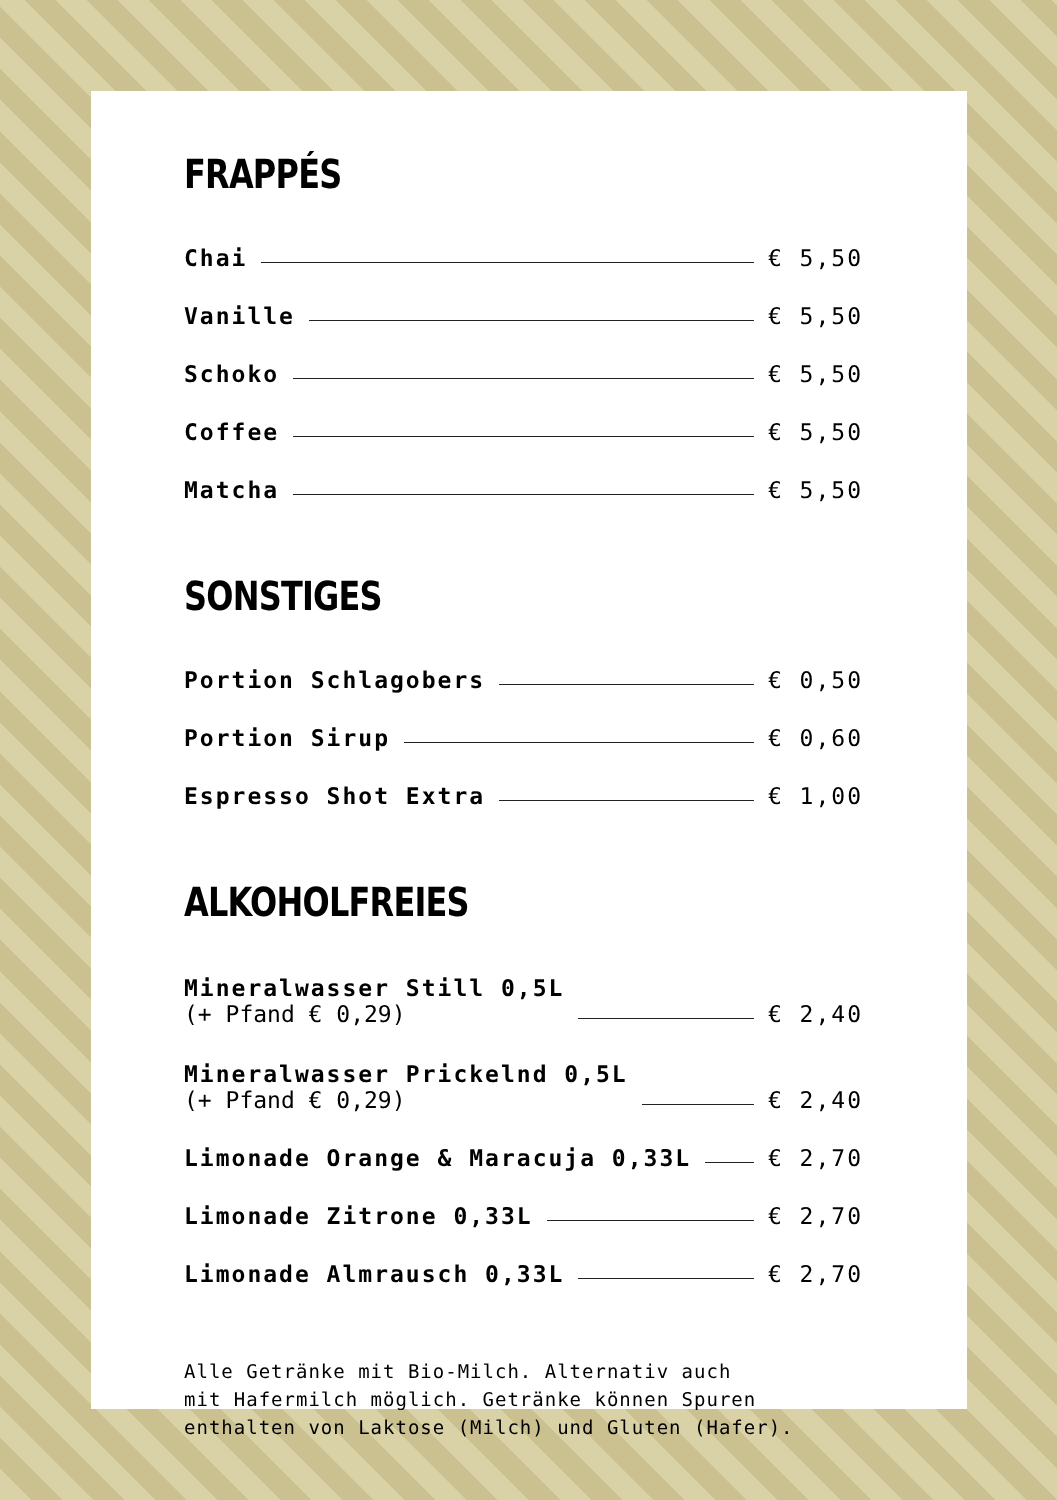FRAPPÉS
Chai € 5,50
Vanille € 5,50
Schoko € 5,50
Coffee € 5,50
Matcha € 5,50
SONSTIGES
Portion Schlagobers € 0,50
Portion Sirup € 0,60
Espresso Shot Extra € 1,00
ALKOHOLFREIES
Mineralwasser Still 0,5L
(+ Pfand € 0,29) € 2,40
Mineralwasser Prickelnd 0,5L
(+ Pfand € 0,29) € 2,40
Limonade Orange & Maracuja 0,33L € 2,70
Limonade Zitrone 0,33L € 2,70
Limonade Almrausch 0,33L € 2,70
Alle Getränke mit Bio-Milch. Alternativ auch
mit Hafermilch möglich. Getränke können Spuren
enthalten von Laktose (Milch) und Gluten (Hafer).